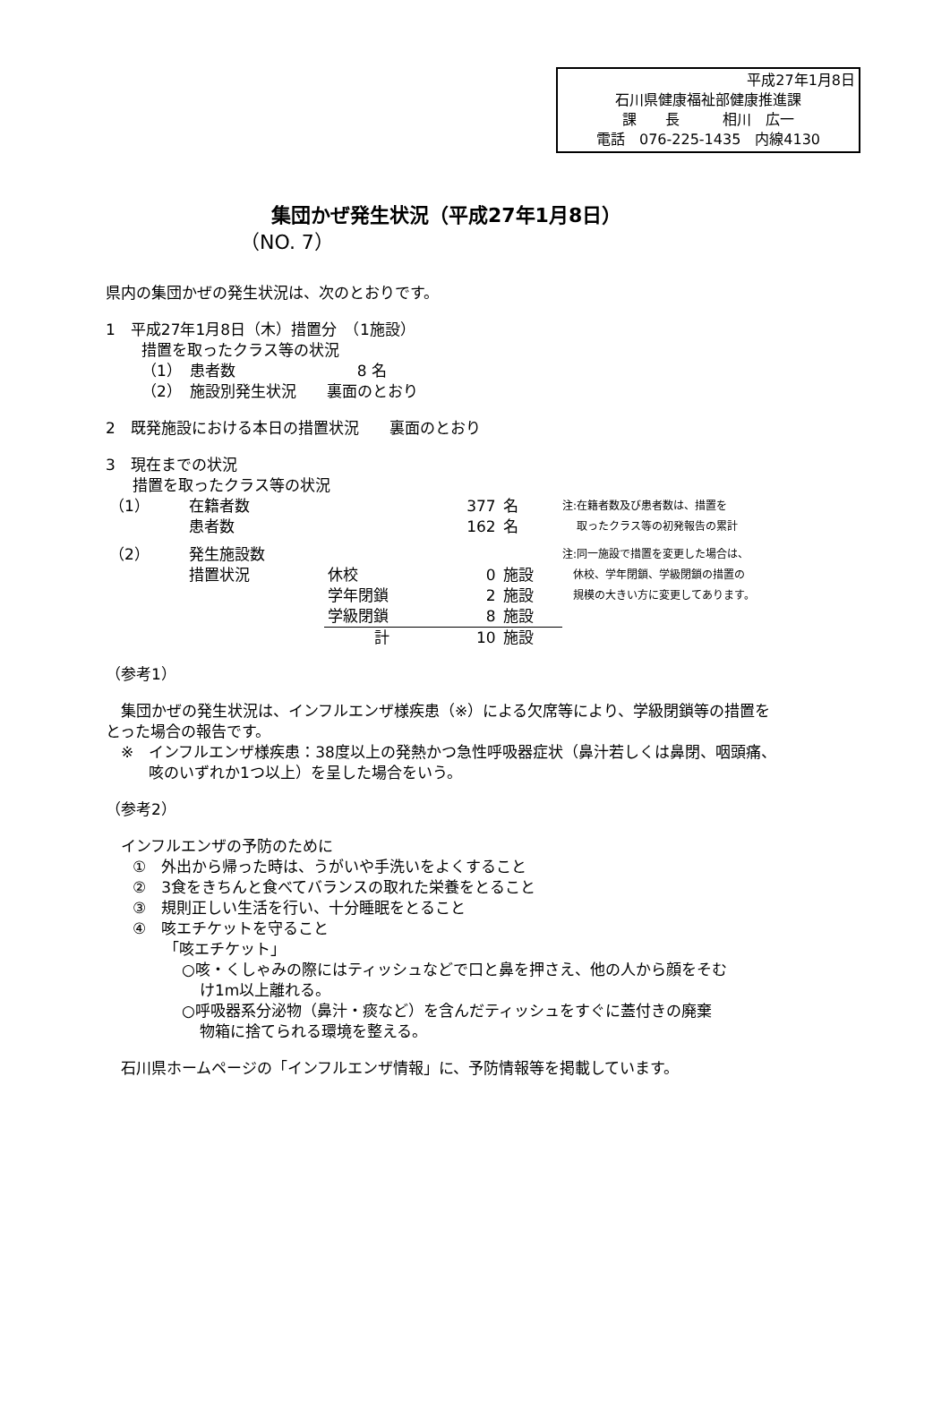平成27年1月8日
石川県健康福祉部健康推進課
課　　長　　　相川　広一
電話　076-225-1435　内線4130
集団かぜ発生状況（平成27年1月8日）
（NO. 7）
県内の集団かぜの発生状況は、次のとおりです。
1　平成27年1月8日（木）措置分　（1施設）
措置を取ったクラス等の状況
（1）　患者数　　　　　　　　8 名
（2）　施設別発生状況　　裏面のとおり
2　既発施設における本日の措置状況　　裏面のとおり
3　現在までの状況
措置を取ったクラス等の状況
| （1） | 在籍者数 | | 377 | 名 |
| | 患者数 | | 162 | 名 |
| （2） | 発生施設数 | | | |
| | 措置状況 | 休校 | 0 | 施設 |
| | | 学年閉鎖 | 2 | 施設 |
| | | 学級閉鎖 | 8 | 施設 |
| | | 計 | 10 | 施設 |
注:在籍者数及び患者数は、措置を
　 取ったクラス等の初発報告の累計
注:同一施設で措置を変更した場合は、
　休校、学年閉鎖、学級閉鎖の措置の
　規模の大きい方に変更してあります。
（参考1）
　集団かぜの発生状況は、インフルエンザ様疾患（※）による欠席等により、学級閉鎖等の措置を
とった場合の報告です。
　※　インフルエンザ様疾患：38度以上の発熱かつ急性呼吸器症状（鼻汁若しくは鼻閉、咽頭痛、
咳のいずれか1つ以上）を呈した場合をいう。
（参考2）
　インフルエンザの予防のために
①　外出から帰った時は、うがいや手洗いをよくすること
②　3食をきちんと食べてバランスの取れた栄養をとること
③　規則正しい生活を行い、十分睡眠をとること
④　咳エチケットを守ること
「咳エチケット」
○咳・くしゃみの際にはティッシュなどで口と鼻を押さえ、他の人から顔をそむ
け1m以上離れる。
○呼吸器系分泌物（鼻汁・痰など）を含んだティッシュをすぐに蓋付きの廃棄
物箱に捨てられる環境を整える。
　石川県ホームページの「インフルエンザ情報」に、予防情報等を掲載しています。